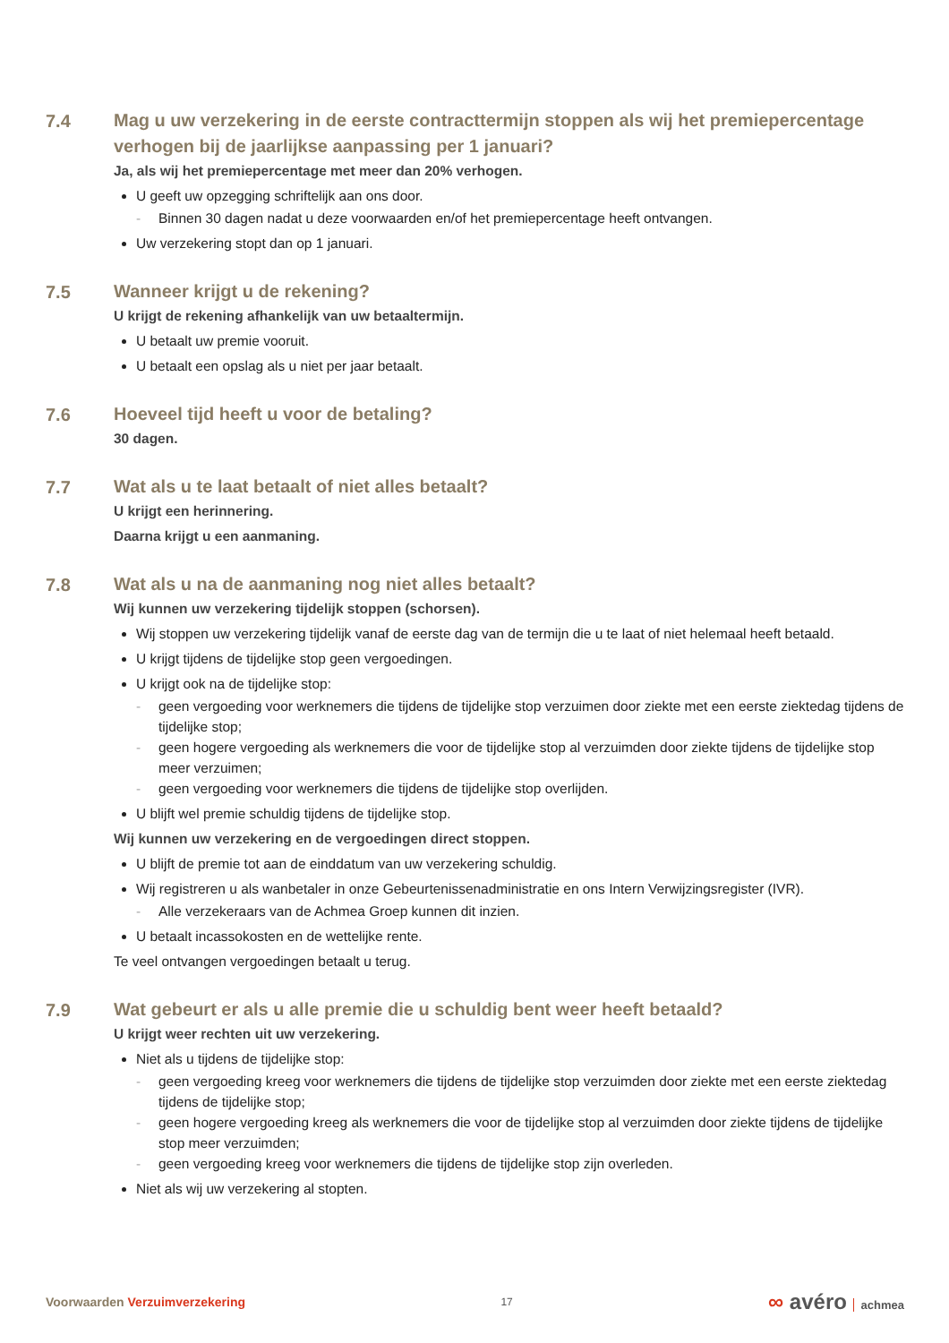7.4
Mag u uw verzekering in de eerste contracttermijn stoppen als wij het premiepercentage verhogen bij de jaarlijkse aanpassing per 1 januari?
Ja, als wij het premiepercentage met meer dan 20% verhogen.
U geeft uw opzegging schriftelijk aan ons door.
- Binnen 30 dagen nadat u deze voorwaarden en/of het premiepercentage heeft ontvangen.
Uw verzekering stopt dan op 1 januari.
7.5
Wanneer krijgt u de rekening?
U krijgt de rekening afhankelijk van uw betaaltermijn.
U betaalt uw premie vooruit.
U betaalt een opslag als u niet per jaar betaalt.
7.6
Hoeveel tijd heeft u voor de betaling?
30 dagen.
7.7
Wat als u te laat betaalt of niet alles betaalt?
U krijgt een herinnering.
Daarna krijgt u een aanmaning.
7.8
Wat als u na de aanmaning nog niet alles betaalt?
Wij kunnen uw verzekering tijdelijk stoppen (schorsen).
Wij stoppen uw verzekering tijdelijk vanaf de eerste dag van de termijn die u te laat of niet helemaal heeft betaald.
U krijgt tijdens de tijdelijke stop geen vergoedingen.
U krijgt ook na de tijdelijke stop:
- geen vergoeding voor werknemers die tijdens de tijdelijke stop verzuimen door ziekte met een eerste ziektedag tijdens de tijdelijke stop;
- geen hogere vergoeding als werknemers die voor de tijdelijke stop al verzuimden door ziekte tijdens de tijdelijke stop meer verzuimen;
- geen vergoeding voor werknemers die tijdens de tijdelijke stop overlijden.
U blijft wel premie schuldig tijdens de tijdelijke stop.
Wij kunnen uw verzekering en de vergoedingen direct stoppen.
U blijft de premie tot aan de einddatum van uw verzekering schuldig.
Wij registreren u als wanbetaler in onze Gebeurtenissenadministratie en ons Intern Verwijzingsregister (IVR).
- Alle verzekeraars van de Achmea Groep kunnen dit inzien.
U betaalt incassokosten en de wettelijke rente.
Te veel ontvangen vergoedingen betaalt u terug.
7.9
Wat gebeurt er als u alle premie die u schuldig bent weer heeft betaald?
U krijgt weer rechten uit uw verzekering.
Niet als u tijdens de tijdelijke stop:
- geen vergoeding kreeg voor werknemers die tijdens de tijdelijke stop verzuimden door ziekte met een eerste ziektedag tijdens de tijdelijke stop;
- geen hogere vergoeding kreeg als werknemers die voor de tijdelijke stop al verzuimden door ziekte tijdens de tijdelijke stop meer verzuimden;
- geen vergoeding kreeg voor werknemers die tijdens de tijdelijke stop zijn overleden.
Niet als wij uw verzekering al stopten.
Voorwaarden Verzuimverzekering
17
∞ avéro achmea